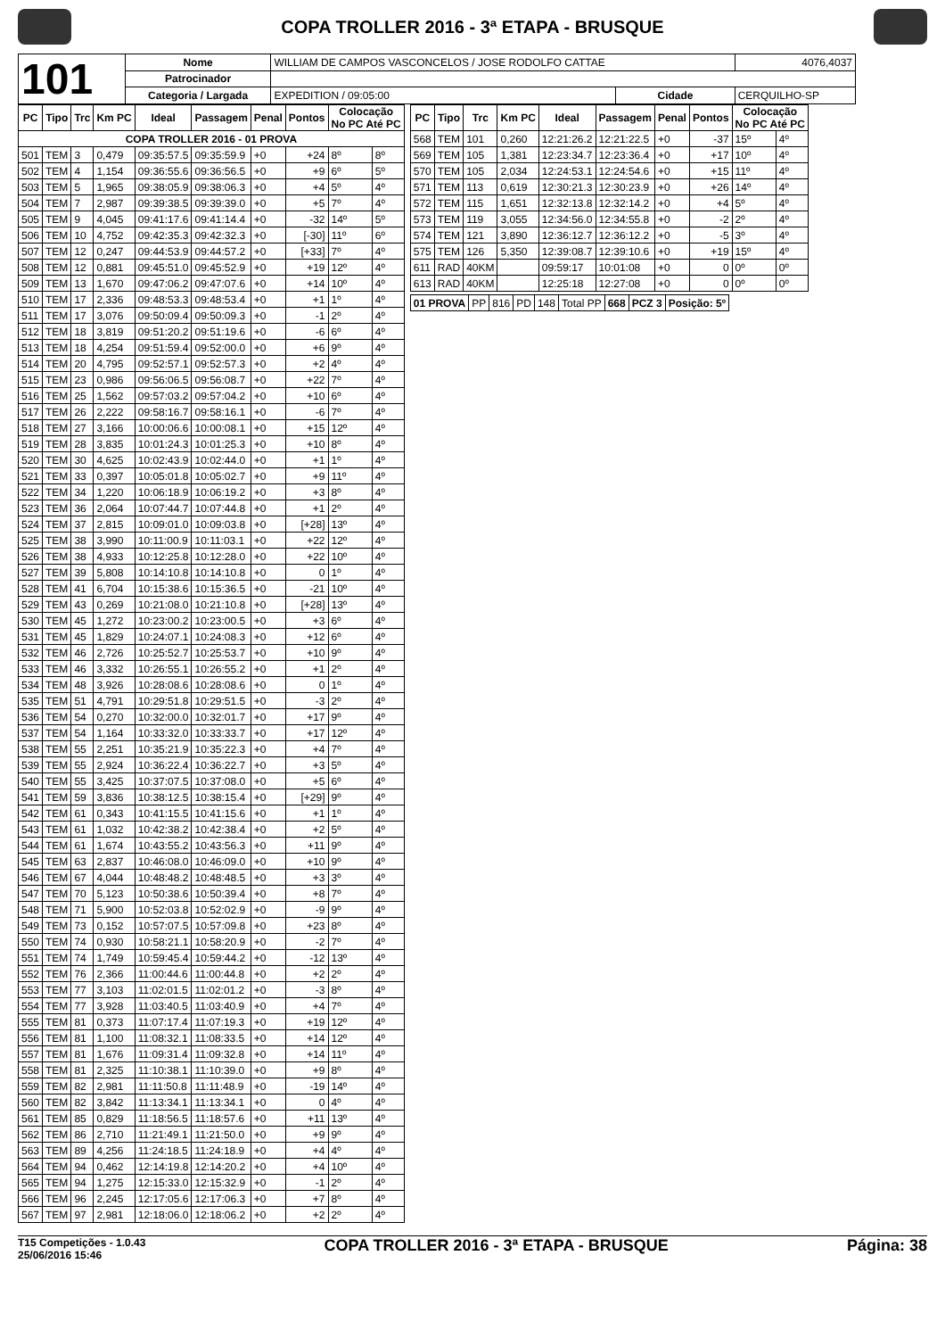COPA TROLLER 2016 - 3ª ETAPA - BRUSQUE
| 101 | Nome | WILLIAM DE CAMPOS VASCONCELOS / JOSE RODOLFO CATTAE | | | 4076,4037 |
| | Patrocinador | | | | |
| | Categoria / Largada | EXPEDITION / 09:05:00 | Cidade | CERQUILHO-SP | |
| PC | Tipo | Trc | Km PC | Ideal | Passagem | Penal | Pontos | Colocação No PC Até PC | |
| --- | --- | --- | --- | --- | --- | --- | --- | --- | --- |
| COPA TROLLER 2016 - 01 PROVA | | | | | | | | | |
| 501 | TEM | 3 | 0,479 | 09:35:57.5 | 09:35:59.9 | +0 | +24 | 8º | 8º |
| 502 | TEM | 4 | 1,154 | 09:36:55.6 | 09:36:56.5 | +0 | +9 | 6º | 5º |
| 503 | TEM | 5 | 1,965 | 09:38:05.9 | 09:38:06.3 | +0 | +4 | 5º | 4º |
| 504 | TEM | 7 | 2,987 | 09:39:38.5 | 09:39:39.0 | +0 | +5 | 7º | 4º |
| 505 | TEM | 9 | 4,045 | 09:41:17.6 | 09:41:14.4 | +0 | -32 | 14º | 5º |
| 506 | TEM | 10 | 4,752 | 09:42:35.3 | 09:42:32.3 | +0 | [-30] | 11º | 6º |
| 507 | TEM | 12 | 0,247 | 09:44:53.9 | 09:44:57.2 | +0 | [+33] | 7º | 4º |
| 508 | TEM | 12 | 0,881 | 09:45:51.0 | 09:45:52.9 | +0 | +19 | 12º | 4º |
| 509 | TEM | 13 | 1,670 | 09:47:06.2 | 09:47:07.6 | +0 | +14 | 10º | 4º |
| 510 | TEM | 17 | 2,336 | 09:48:53.3 | 09:48:53.4 | +0 | +1 | 1º | 4º |
| 511 | TEM | 17 | 3,076 | 09:50:09.4 | 09:50:09.3 | +0 | -1 | 2º | 4º |
| 512 | TEM | 18 | 3,819 | 09:51:20.2 | 09:51:19.6 | +0 | -6 | 6º | 4º |
| 513 | TEM | 18 | 4,254 | 09:51:59.4 | 09:52:00.0 | +0 | +6 | 9º | 4º |
| 514 | TEM | 20 | 4,795 | 09:52:57.1 | 09:52:57.3 | +0 | +2 | 4º | 4º |
| 515 | TEM | 23 | 0,986 | 09:56:06.5 | 09:56:08.7 | +0 | +22 | 7º | 4º |
| 516 | TEM | 25 | 1,562 | 09:57:03.2 | 09:57:04.2 | +0 | +10 | 6º | 4º |
| 517 | TEM | 26 | 2,222 | 09:58:16.7 | 09:58:16.1 | +0 | -6 | 7º | 4º |
| 518 | TEM | 27 | 3,166 | 10:00:06.6 | 10:00:08.1 | +0 | +15 | 12º | 4º |
| 519 | TEM | 28 | 3,835 | 10:01:24.3 | 10:01:25.3 | +0 | +10 | 8º | 4º |
| 520 | TEM | 30 | 4,625 | 10:02:43.9 | 10:02:44.0 | +0 | +1 | 1º | 4º |
| 521 | TEM | 33 | 0,397 | 10:05:01.8 | 10:05:02.7 | +0 | +9 | 11º | 4º |
| 522 | TEM | 34 | 1,220 | 10:06:18.9 | 10:06:19.2 | +0 | +3 | 8º | 4º |
| 523 | TEM | 36 | 2,064 | 10:07:44.7 | 10:07:44.8 | +0 | +1 | 2º | 4º |
| 524 | TEM | 37 | 2,815 | 10:09:01.0 | 10:09:03.8 | +0 | [+28] | 13º | 4º |
| 525 | TEM | 38 | 3,990 | 10:11:00.9 | 10:11:03.1 | +0 | +22 | 12º | 4º |
| 526 | TEM | 38 | 4,933 | 10:12:25.8 | 10:12:28.0 | +0 | +22 | 10º | 4º |
| 527 | TEM | 39 | 5,808 | 10:14:10.8 | 10:14:10.8 | +0 | 0 | 1º | 4º |
| 528 | TEM | 41 | 6,704 | 10:15:38.6 | 10:15:36.5 | +0 | -21 | 10º | 4º |
| 529 | TEM | 43 | 0,269 | 10:21:08.0 | 10:21:10.8 | +0 | [+28] | 13º | 4º |
| 530 | TEM | 45 | 1,272 | 10:23:00.2 | 10:23:00.5 | +0 | +3 | 6º | 4º |
| 531 | TEM | 45 | 1,829 | 10:24:07.1 | 10:24:08.3 | +0 | +12 | 6º | 4º |
| 532 | TEM | 46 | 2,726 | 10:25:52.7 | 10:25:53.7 | +0 | +10 | 9º | 4º |
| 533 | TEM | 46 | 3,332 | 10:26:55.1 | 10:26:55.2 | +0 | +1 | 2º | 4º |
| 534 | TEM | 48 | 3,926 | 10:28:08.6 | 10:28:08.6 | +0 | 0 | 1º | 4º |
| 535 | TEM | 51 | 4,791 | 10:29:51.8 | 10:29:51.5 | +0 | -3 | 2º | 4º |
| 536 | TEM | 54 | 0,270 | 10:32:00.0 | 10:32:01.7 | +0 | +17 | 9º | 4º |
| 537 | TEM | 54 | 1,164 | 10:33:32.0 | 10:33:33.7 | +0 | +17 | 12º | 4º |
| 538 | TEM | 55 | 2,251 | 10:35:21.9 | 10:35:22.3 | +0 | +4 | 7º | 4º |
| 539 | TEM | 55 | 2,924 | 10:36:22.4 | 10:36:22.7 | +0 | +3 | 5º | 4º |
| 540 | TEM | 55 | 3,425 | 10:37:07.5 | 10:37:08.0 | +0 | +5 | 6º | 4º |
| 541 | TEM | 59 | 3,836 | 10:38:12.5 | 10:38:15.4 | +0 | [+29] | 9º | 4º |
| 542 | TEM | 61 | 0,343 | 10:41:15.5 | 10:41:15.6 | +0 | +1 | 1º | 4º |
| 543 | TEM | 61 | 1,032 | 10:42:38.2 | 10:42:38.4 | +0 | +2 | 5º | 4º |
| 544 | TEM | 61 | 1,674 | 10:43:55.2 | 10:43:56.3 | +0 | +11 | 9º | 4º |
| 545 | TEM | 63 | 2,837 | 10:46:08.0 | 10:46:09.0 | +0 | +10 | 9º | 4º |
| 546 | TEM | 67 | 4,044 | 10:48:48.2 | 10:48:48.5 | +0 | +3 | 3º | 4º |
| 547 | TEM | 70 | 5,123 | 10:50:38.6 | 10:50:39.4 | +0 | +8 | 7º | 4º |
| 548 | TEM | 71 | 5,900 | 10:52:03.8 | 10:52:02.9 | +0 | -9 | 9º | 4º |
| 549 | TEM | 73 | 0,152 | 10:57:07.5 | 10:57:09.8 | +0 | +23 | 8º | 4º |
| 550 | TEM | 74 | 0,930 | 10:58:21.1 | 10:58:20.9 | +0 | -2 | 7º | 4º |
| 551 | TEM | 74 | 1,749 | 10:59:45.4 | 10:59:44.2 | +0 | -12 | 13º | 4º |
| 552 | TEM | 76 | 2,366 | 11:00:44.6 | 11:00:44.8 | +0 | +2 | 2º | 4º |
| 553 | TEM | 77 | 3,103 | 11:02:01.5 | 11:02:01.2 | +0 | -3 | 8º | 4º |
| 554 | TEM | 77 | 3,928 | 11:03:40.5 | 11:03:40.9 | +0 | +4 | 7º | 4º |
| 555 | TEM | 81 | 0,373 | 11:07:17.4 | 11:07:19.3 | +0 | +19 | 12º | 4º |
| 556 | TEM | 81 | 1,100 | 11:08:32.1 | 11:08:33.5 | +0 | +14 | 12º | 4º |
| 557 | TEM | 81 | 1,676 | 11:09:31.4 | 11:09:32.8 | +0 | +14 | 11º | 4º |
| 558 | TEM | 81 | 2,325 | 11:10:38.1 | 11:10:39.0 | +0 | +9 | 8º | 4º |
| 559 | TEM | 82 | 2,981 | 11:11:50.8 | 11:11:48.9 | +0 | -19 | 14º | 4º |
| 560 | TEM | 82 | 3,842 | 11:13:34.1 | 11:13:34.1 | +0 | 0 | 4º | 4º |
| 561 | TEM | 85 | 0,829 | 11:18:56.5 | 11:18:57.6 | +0 | +11 | 13º | 4º |
| 562 | TEM | 86 | 2,710 | 11:21:49.1 | 11:21:50.0 | +0 | +9 | 9º | 4º |
| 563 | TEM | 89 | 4,256 | 11:24:18.5 | 11:24:18.9 | +0 | +4 | 4º | 4º |
| 564 | TEM | 94 | 0,462 | 12:14:19.8 | 12:14:20.2 | +0 | +4 | 10º | 4º |
| 565 | TEM | 94 | 1,275 | 12:15:33.0 | 12:15:32.9 | +0 | -1 | 2º | 4º |
| 566 | TEM | 96 | 2,245 | 12:17:05.6 | 12:17:06.3 | +0 | +7 | 8º | 4º |
| 567 | TEM | 97 | 2,981 | 12:18:06.0 | 12:18:06.2 | +0 | +2 | 2º | 4º |
| PC | Tipo | Trc | Km PC | Ideal | Passagem | Penal | Pontos | Colocação No PC Até PC | |
| --- | --- | --- | --- | --- | --- | --- | --- | --- | --- |
| 568 | TEM | 101 | 0,260 | 12:21:26.2 | 12:21:22.5 | +0 | -37 | 15º | 4º |
| 569 | TEM | 105 | 1,381 | 12:23:34.7 | 12:23:36.4 | +0 | +17 | 10º | 4º |
| 570 | TEM | 105 | 2,034 | 12:24:53.1 | 12:24:54.6 | +0 | +15 | 11º | 4º |
| 571 | TEM | 113 | 0,619 | 12:30:21.3 | 12:30:23.9 | +0 | +26 | 14º | 4º |
| 572 | TEM | 115 | 1,651 | 12:32:13.8 | 12:32:14.2 | +0 | +4 | 5º | 4º |
| 573 | TEM | 119 | 3,055 | 12:34:56.0 | 12:34:55.8 | +0 | -2 | 2º | 4º |
| 574 | TEM | 121 | 3,890 | 12:36:12.7 | 12:36:12.2 | +0 | -5 | 3º | 4º |
| 575 | TEM | 126 | 5,350 | 12:39:08.7 | 12:39:10.6 | +0 | +19 | 15º | 4º |
| 611 | RAD | 40KM | | 09:59:17 | 10:01:08 | +0 | 0 | 0º | 0º |
| 613 | RAD | 40KM | | 12:25:18 | 12:27:08 | +0 | 0 | 0º | 0º |
| 01 PROVA | PP | 816 | PD | 148 | Total PP | 668 | PCZ 3 | Posição: 5º |
T15 Competições - 1.0.43
25/06/2016 15:46 COPA TROLLER 2016 - 3ª ETAPA - BRUSQUE Página: 38